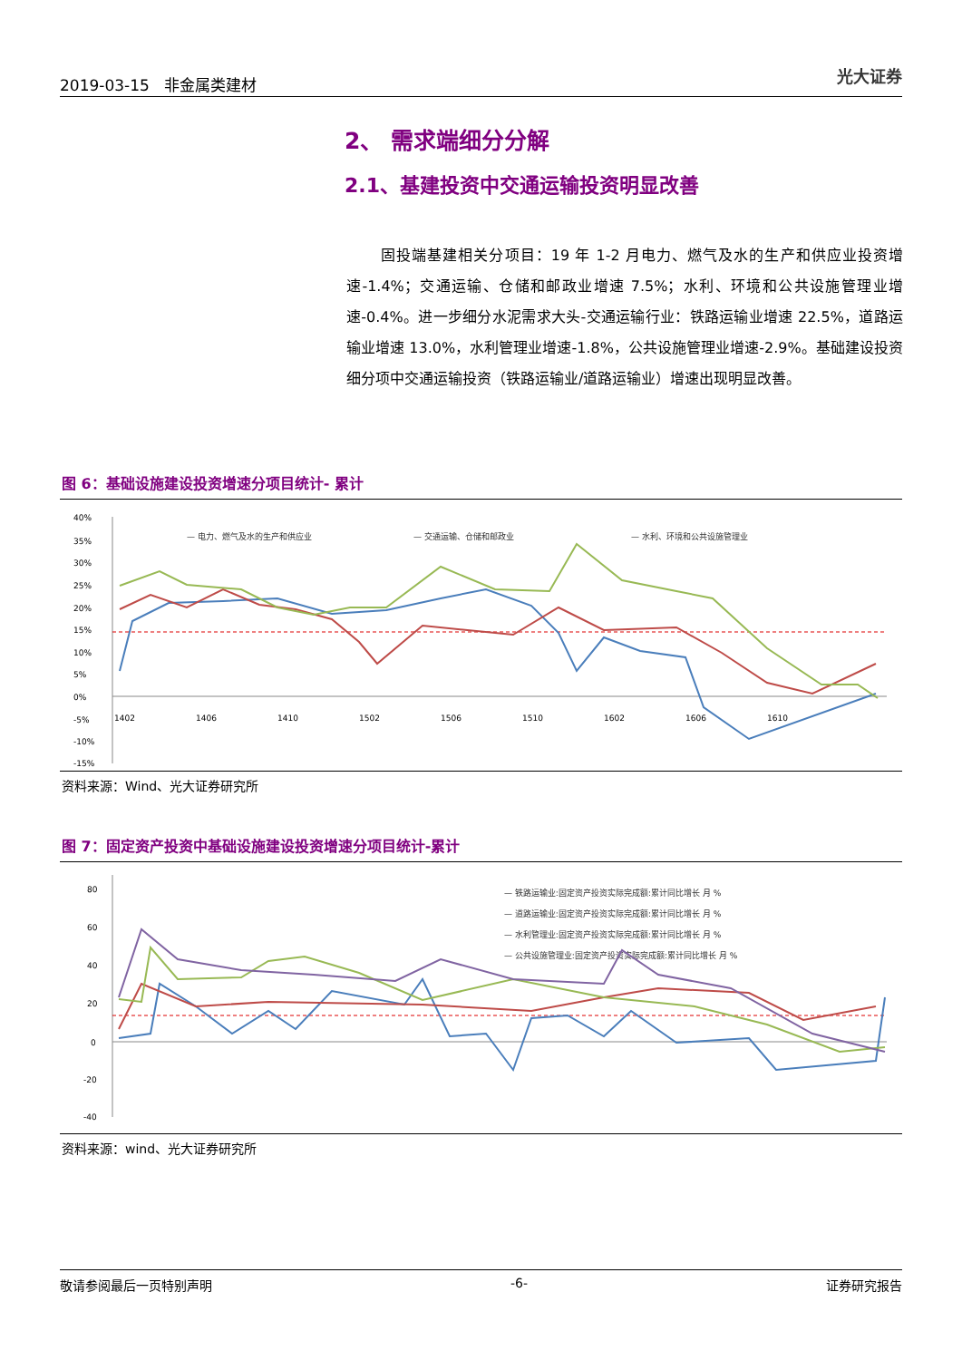2019-03-15 非金属类建材 光大证券
2、 需求端细分分解
2.1、基建投资中交通运输投资明显改善
固投端基建相关分项目：19 年 1-2 月电力、燃气及水的生产和供应业投资增速-1.4%；交通运输、仓储和邮政业增速 7.5%；水利、环境和公共设施管理业增速-0.4%。进一步细分水泥需求大头-交通运输行业：铁路运输业增速 22.5%，道路运输业增速 13.0%，水利管理业增速-1.8%，公共设施管理业增速-2.9%。基础建设投资细分项中交通运输投资（铁路运输业/道路运输业）增速出现明显改善。
图 6：基础设施建设投资增速分项目统计- 累计
40%
35%
30%
25%
20%
15%
10%
5%
0%
-5%
-10%
-15%
— 电力、燃气及水的生产和供应业
— 交通运输、仓储和邮政业
— 水利、环境和公共设施管理业
1402
1406
1410
1502
1506
1510
1602
1606
1610
资料来源：Wind、光大证券研究所
图 7：固定资产投资中基础设施建设投资增速分项目统计-累计
80
60
40
20
0
-20
-40
— 铁路运输业:固定资产投资实际完成额:累计同比增长 月 %
— 道路运输业:固定资产投资实际完成额:累计同比增长 月 %
— 水利管理业:固定资产投资实际完成额:累计同比增长 月 %
— 公共设施管理业:固定资产投资实际完成额:累计同比增长 月 %
资料来源：wind、光大证券研究所
敬请参阅最后一页特别声明 -6- 证券研究报告